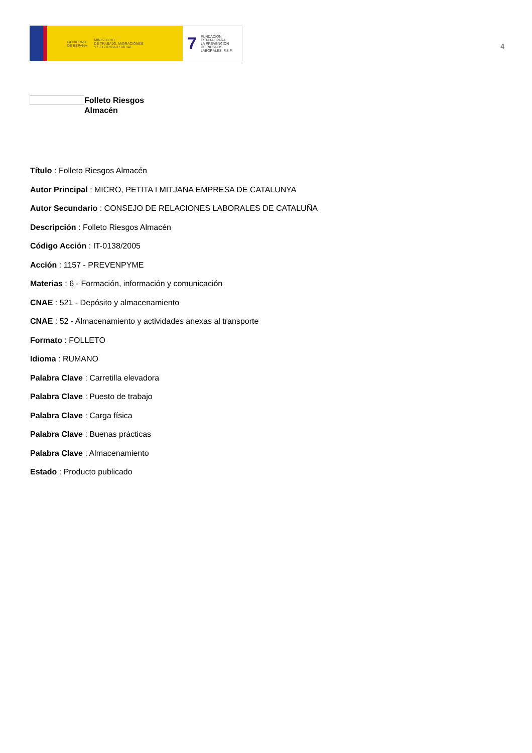GOBIERNO
DE ESPAÑA MINISTERIO
DE TRABAJO, MIGRACIONES
Y SEGURIDAD SOCIAL
7 FUNDACIÓN
ESTATAL PARA
LA PREVENCIÓN
DE RIESGOS
LABORALES, F.S.P.
4
Folleto Riesgos
Almacén
Título : Folleto Riesgos Almacén
Autor Principal : MICRO, PETITA I MITJANA EMPRESA DE CATALUNYA
Autor Secundario : CONSEJO DE RELACIONES LABORALES DE CATALUÑA
Descripción : Folleto Riesgos Almacén
Código Acción : IT-0138/2005
Acción : 1157 - PREVENPYME
Materias : 6 - Formación, información y comunicación
CNAE : 521 - Depósito y almacenamiento
CNAE : 52 - Almacenamiento y actividades anexas al transporte
Formato : FOLLETO
Idioma : RUMANO
Palabra Clave : Carretilla elevadora
Palabra Clave : Puesto de trabajo
Palabra Clave : Carga física
Palabra Clave : Buenas prácticas
Palabra Clave : Almacenamiento
Estado : Producto publicado